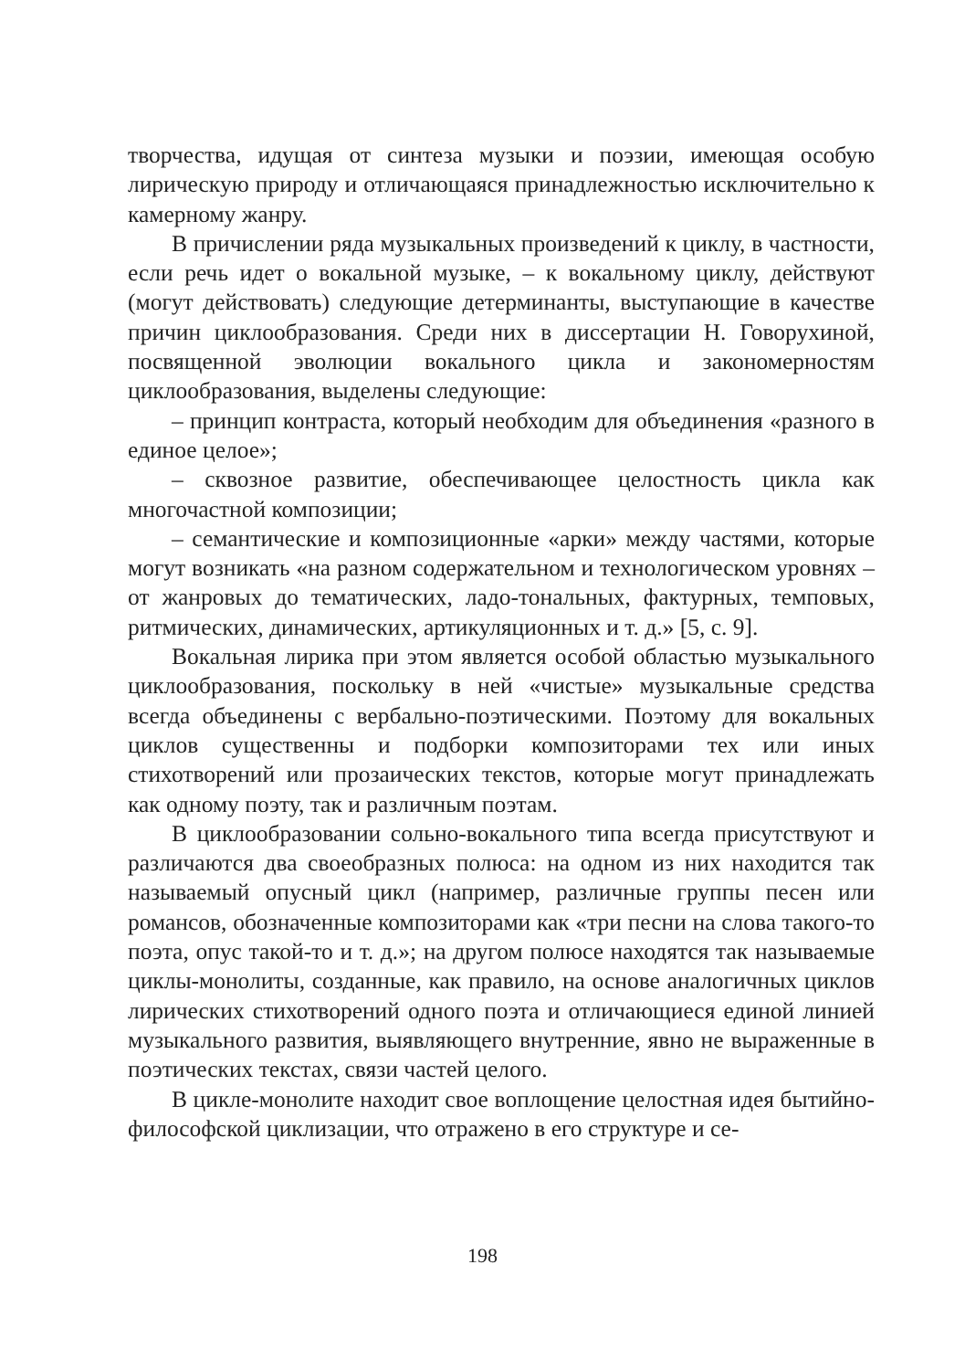творчества, идущая от синтеза музыки и поэзии, имеющая особую лирическую природу и отличающаяся принадлежностью исключительно к камерному жанру.
В причислении ряда музыкальных произведений к циклу, в частности, если речь идет о вокальной музыке, – к вокальному циклу, действуют (могут действовать) следующие детерминанты, выступающие в качестве причин циклообразования. Среди них в диссертации Н. Говорухиной, посвященной эволюции вокального цикла и закономерностям циклообразования, выделены следующие:
– принцип контраста, который необходим для объединения «разного в единое целое»;
– сквозное развитие, обеспечивающее целостность цикла как многочастной композиции;
– семантические и композиционные «арки» между частями, которые могут возникать «на разном содержательном и технологическом уровнях – от жанровых до тематических, ладо-тональных, фактурных, темповых, ритмических, динамических, артикуляционных и т. д.» [5, с. 9].
Вокальная лирика при этом является особой областью музыкального циклообразования, поскольку в ней «чистые» музыкальные средства всегда объединены с вербально-поэтическими. Поэтому для вокальных циклов существенны и подборки композиторами тех или иных стихотворений или прозаических текстов, которые могут принадлежать как одному поэту, так и различным поэтам.
В циклообразовании сольно-вокального типа всегда присутствуют и различаются два своеобразных полюса: на одном из них находится так называемый опусный цикл (например, различные группы песен или романсов, обозначенные композиторами как «три песни на слова такого-то поэта, опус такой-то и т. д.»; на другом полюсе находятся так называемые циклы-монолиты, созданные, как правило, на основе аналогичных циклов лирических стихотворений одного поэта и отличающиеся единой линией музыкального развития, выявляющего внутренние, явно не выраженные в поэтических текстах, связи частей целого.
В цикле-монолите находит свое воплощение целостная идея бытийно-философской циклизации, что отражено в его структуре и се-
198